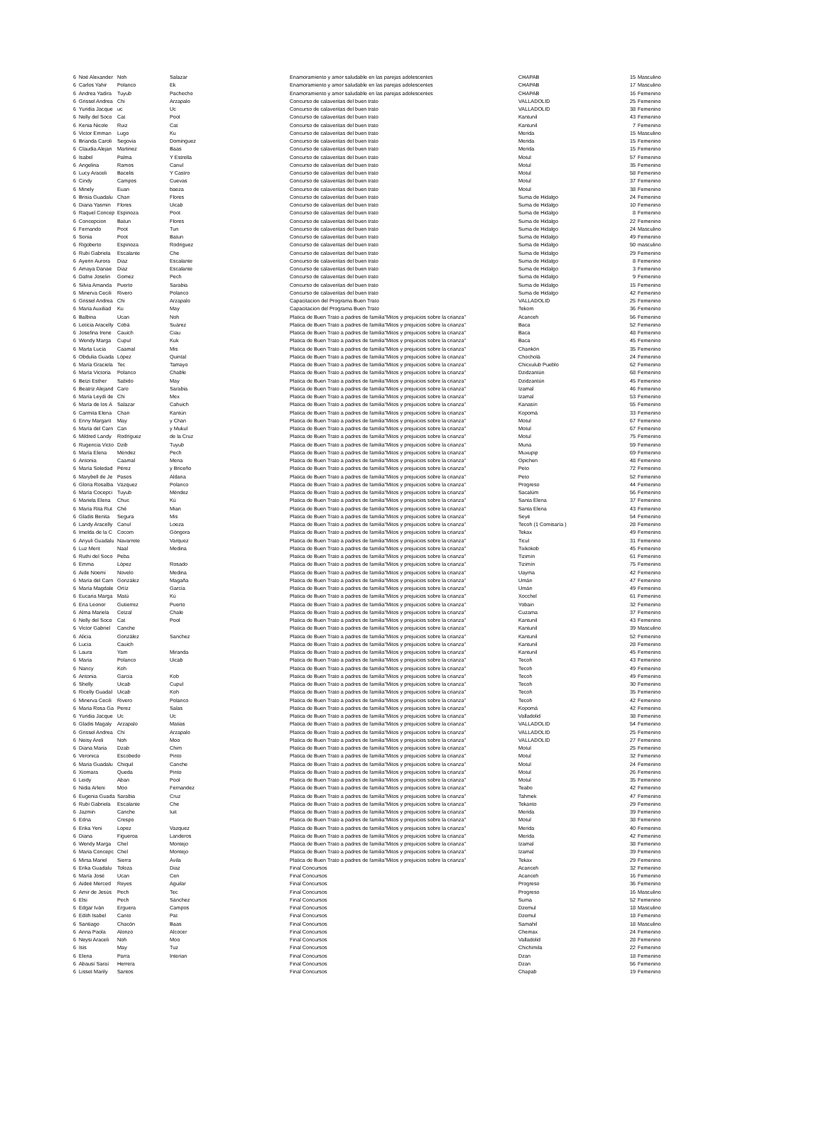| 6 | Noé Alexander | Noh | Salazar | Enamoramiento y amor saludable en las parejas adolescentes | CHAPAB | 15 | Masculino |
| 6 | Carlos Yahir | Polanco | Ek | Enamoramiento y amor saludable en las parejas adolescentes | CHAPAB | 17 | Masculino |
| 6 | Andrea Yadira | Tuyub | Pachecho | Enamoramiento y amor saludable en las parejas adolescentes | CHAPAB | 16 | Femenino |
| 6 | Grissel Andrea | Chi | Arzapalo | Concurso de calaveritas del buen trato | VALLADOLID | 25 | Femenino |
| 6 | Yuridia Jacque | uc | Uc | Concurso de calaveritas del buen trato | VALLADOLID | 38 | Femenino |
| 6 | Nelly del Soco | Cat | Pool | Concurso de calaveritas del buen trato | Kantunil | 43 | Femenino |
| 6 | Kenia Nicole | Ruiz | Cat | Concurso de calaveritas del buen trato | Kantunil | 7 | Femenino |
| 6 | Victor Emman | Lugo | Ku | Concurso de calaveritas del buen trato | Merida | 15 | Masculino |
| 6 | Brianda Caroli | Segovia | Dominguez | Concurso de calaveritas del buen trato | Merida | 15 | Femenino |
| 6 | Claudia Alejan | Martinez | Baas | Concurso de calaveritas del buen trato | Merida | 15 | Femenino |
| 6 | Isabel | Palma | Y Estrella | Concurso de calaveritas del buen trato | Motul | 57 | Femenino |
| 6 | Angelina | Ramos | Canul | Concurso de calaveritas del buen trato | Motul | 35 | Femenino |
| 6 | Lucy Araceli | Bacelis | Y Castro | Concurso de calaveritas del buen trato | Motul | 58 | Femenino |
| 6 | Cindy | Campos | Cuevas | Concurso de calaveritas del buen trato | Motul | 37 | Femenino |
| 6 | Minely | Euan | baeza | Concurso de calaveritas del buen trato | Motul | 38 | Femenino |
| 6 | Brisia Guadalu | Chan | Flores | Concurso de calaveritas del buen trato | Suma de Hidalgo | 24 | Femenino |
| 6 | Diana Yasmin | Flores | Uicab | Concurso de calaveritas del buen trato | Suma de Hidalgo | 10 | Femenino |
| 6 | Raquel Concep | Espinoza | Poot | Concurso de calaveritas del buen trato | Suma de Hidalgo | 8 | Femenino |
| 6 | Concepcion | Batun | Flores | Concurso de calaveritas del buen trato | Suma de Hidalgo | 22 | Femenino |
| 6 | Fernando | Poot | Tun | Concurso de calaveritas del buen trato | Suma de Hidalgo | 24 | Masculino |
| 6 | Sonia | Poot | Batun | Concurso de calaveritas del buen trato | Suma de Hidalgo | 49 | Femenino |
| 6 | Rigoberto | Espinoza | Rodriguez | Concurso de calaveritas del buen trato | Suma de Hidalgo | 50 | masculino |
| 6 | Rubi Gabriela | Escalante | Che | Concurso de calaveritas del buen trato | Suma de Hidalgo | 29 | Femenino |
| 6 | Ayerin Aurora | Diaz | Escalante | Concurso de calaveritas del buen trato | Suma de Hidalgo | 8 | Femenino |
| 6 | Amaya Danae | Diaz | Escalante | Concurso de calaveritas del buen trato | Suma de Hidalgo | 3 | Femenino |
| 6 | Dafne Joselin | Gomez | Pech | Concurso de calaveritas del buen trato | Suma de Hidalgo | 9 | Femenino |
| 6 | Silvia Amanda | Puerto | Sarabia | Concurso de calaveritas del buen trato | Suma de Hidalgo | 15 | Femenino |
| 6 | Minerva Cecili | Rivero | Polanco | Concurso de calaveritas del buen trato | Suma de Hidalgo | 42 | Femenino |
| 6 | Grissel Andrea | Chi | Arzapalo | Capacitacion del Programa Buen Trato | VALLADOLID | 25 | Femenino |
| 6 | Maria Auxiliad | Ku | May | Capacitacion del Programa Buen Trato | Tekom | 36 | Femenino |
| 6 | Balbina | Ucan | Noh | Platica de Buen Trato a padres de familia"Mitos y prejuicios sobre la crianza" | Acanceh | 56 | Femenino |
| 6 | Leticia Aracelly | Cobá | Suárez | Platica de Buen Trato a padres de familia"Mitos y prejuicios sobre la crianza" | Baca | 52 | Femenino |
| 6 | Josefina Irene | Cauich | Ciau | Platica de Buen Trato a padres de familia"Mitos y prejuicios sobre la crianza" | Baca | 48 | Femenino |
| 6 | Wendy Marga | Cupul | Kuk | Platica de Buen Trato a padres de familia"Mitos y prejuicios sobre la crianza" | Baca | 45 | Femenino |
| 6 | Marta Lucia | Caamal | Mis | Platica de Buen Trato a padres de familia"Mitos y prejuicios sobre la crianza" | Chankón | 35 | Femenino |
| 6 | Obdulia Guada | López | Quintal | Platica de Buen Trato a padres de familia"Mitos y prejuicios sobre la crianza" | Chocholá | 24 | Femenino |
| 6 | María Graciela | Tec | Tamayo | Platica de Buen Trato a padres de familia"Mitos y prejuicios sobre la crianza" | Chicxulub Pueblo | 62 | Femenino |
| 6 | María Victoria | Polanco | Chable | Platica de Buen Trato a padres de familia"Mitos y prejuicios sobre la crianza" | Dzidzantún | 68 | Femenino |
| 6 | Betzi Esther | Sabido | May | Platica de Buen Trato a padres de familia"Mitos y prejuicios sobre la crianza" | Dzidzantún | 45 | Femenino |
| 6 | Beatriz Alejand | Caro | Sarabia | Platica de Buen Trato a padres de familia"Mitos y prejuicios sobre la crianza" | Izamal | 46 | Femenino |
| 6 | María Leydi de | Chi | Mex | Platica de Buen Trato a padres de familia"Mitos y prejuicios sobre la crianza" | Izamal | 53 | Femenino |
| 6 | María de los Á | Salazar | Cahuich | Platica de Buen Trato a padres de familia"Mitos y prejuicios sobre la crianza" | Kanasín | 55 | Femenino |
| 6 | Carmita Elena | Chan | Kantún | Platica de Buen Trato a padres de familia"Mitos y prejuicios sobre la crianza" | Kopomá | 33 | Femenino |
| 6 | Enny Margarit | May | y Chan | Platica de Buen Trato a padres de familia"Mitos y prejuicios sobre la crianza" | Motul | 67 | Femenino |
| 6 | María del Carn | Can | y Mukul | Platica de Buen Trato a padres de familia"Mitos y prejuicios sobre la crianza" | Motul | 67 | Femenino |
| 6 | Mildred Landy | Rodríguez | de la Cruz | Platica de Buen Trato a padres de familia"Mitos y prejuicios sobre la crianza" | Motul | 75 | Femenino |
| 6 | Rugencia Victo | Dzib | Tuyub | Platica de Buen Trato a padres de familia"Mitos y prejuicios sobre la crianza" | Muna | 59 | Femenino |
| 6 | María Elena | Méndez | Pech | Platica de Buen Trato a padres de familia"Mitos y prejuicios sobre la crianza" | Muxupip | 69 | Femenino |
| 6 | Antonia | Caamal | Mena | Platica de Buen Trato a padres de familia"Mitos y prejuicios sobre la crianza" | Opichen | 48 | Femenino |
| 6 | María Soledad | Pérez | y Briceño | Platica de Buen Trato a padres de familia"Mitos y prejuicios sobre la crianza" | Peto | 72 | Femenino |
| 6 | Marybell de Je | Pasos | Aldana | Platica de Buen Trato a padres de familia"Mitos y prejuicios sobre la crianza" | Peto | 52 | Femenino |
| 6 | Gloria Rosalba | Vázquez | Polanco | Platica de Buen Trato a padres de familia"Mitos y prejuicios sobre la crianza" | Progreso | 44 | Femenino |
| 6 | María Cocepci | Tuyub | Méndez | Platica de Buen Trato a padres de familia"Mitos y prejuicios sobre la crianza" | Sacalúm | 56 | Femenino |
| 6 | Mariela Elena | Chuc | Kú | Platica de Buen Trato a padres de familia"Mitos y prejuicios sobre la crianza" | Santa Elena | 37 | Femenino |
| 6 | María Rita Rut | Ché | Mian | Platica de Buen Trato a padres de familia"Mitos y prejuicios sobre la crianza" | Santa Elena | 43 | Femenino |
| 6 | Gladis Benita | Segura | Mis | Platica de Buen Trato a padres de familia"Mitos y prejuicios sobre la crianza" | Seyé | 54 | Femenino |
| 6 | Landy Aracelly | Canul | Loeza | Platica de Buen Trato a padres de familia"Mitos y prejuicios sobre la crianza" | Tecoh (1 Comisaría ) | 28 | Femenino |
| 6 | Imelda de la C | Cocom | Góngora | Platica de Buen Trato a padres de familia"Mitos y prejuicios sobre la crianza" | Tekax | 49 | Femenino |
| 6 | Anyuli Guadalu | Navarrete | Varquez | Platica de Buen Trato a padres de familia"Mitos y prejuicios sobre la crianza" | Ticul | 31 | Femenino |
| 6 | Luz Merit | Naal | Medina | Platica de Buen Trato a padres de familia"Mitos y prejuicios sobre la crianza" | Tixkokob | 45 | Femenino |
| 6 | Ruthi del Soco | Peba | | Platica de Buen Trato a padres de familia"Mitos y prejuicios sobre la crianza" | Tizimín | 61 | Femenino |
| 6 | Emma | López | Rosado | Platica de Buen Trato a padres de familia"Mitos y prejuicios sobre la crianza" | Tizimín | 75 | Femenino |
| 6 | Aide Noemí | Novelo | Medina | Platica de Buen Trato a padres de familia"Mitos y prejuicios sobre la crianza" | Uayma | 42 | Femenino |
| 6 | María del Carn | González | Magaña | Platica de Buen Trato a padres de familia"Mitos y prejuicios sobre la crianza" | Umán | 47 | Femenino |
| 6 | María Magdale | Ortíz | García | Platica de Buen Trato a padres de familia"Mitos y prejuicios sobre la crianza" | Umán | 49 | Femenino |
| 6 | Eucaria Marga | Matú | Kú | Platica de Buen Trato a padres de familia"Mitos y prejuicios sobre la crianza" | Xocchel | 61 | Femenino |
| 6 | Ena Leonor | Gutierrez | Puerto | Platica de Buen Trato a padres de familia"Mitos y prejuicios sobre la crianza" | Yobain | 32 | Femenino |
| 6 | Alma Mariela | Cetzal | Chale | Platica de Buen Trato a padres de familia"Mitos y prejuicios sobre la crianza" | Cuzama | 37 | Femenino |
| 6 | Nelly del Soco | Cat | Pool | Platica de Buen Trato a padres de familia"Mitos y prejuicios sobre la crianza" | Kantunil | 43 | Femenino |
| 6 | Victor Gabriel | Canche | | Platica de Buen Trato a padres de familia"Mitos y prejuicios sobre la crianza" | Kantunil | 39 | Masculino |
| 6 | Alicia | González | Sanchez | Platica de Buen Trato a padres de familia"Mitos y prejuicios sobre la crianza" | Kantunil | 52 | Femenino |
| 6 | Lucia | Cauich | | Platica de Buen Trato a padres de familia"Mitos y prejuicios sobre la crianza" | Kantunil | 28 | Femenino |
| 6 | Laura | Yam | Miranda | Platica de Buen Trato a padres de familia"Mitos y prejuicios sobre la crianza" | Kantunil | 45 | Femenino |
| 6 | Maria | Polanco | Uicab | Platica de Buen Trato a padres de familia"Mitos y prejuicios sobre la crianza" | Tecoh | 43 | Femenino |
| 6 | Nancy | Koh | | Platica de Buen Trato a padres de familia"Mitos y prejuicios sobre la crianza" | Tecoh | 49 | Femenino |
| 6 | Antonia | Garcia | Kob | Platica de Buen Trato a padres de familia"Mitos y prejuicios sobre la crianza" | Tecoh | 49 | Femenino |
| 6 | Shelly | Uicab | Cupul | Platica de Buen Trato a padres de familia"Mitos y prejuicios sobre la crianza" | Tecoh | 30 | Femenino |
| 6 | Ricelly Guadal | Uicab | Koh | Platica de Buen Trato a padres de familia"Mitos y prejuicios sobre la crianza" | Tecoh | 35 | Femenino |
| 6 | Minerva Cecili | Rivero | Polanco | Platica de Buen Trato a padres de familia"Mitos y prejuicios sobre la crianza" | Tecoh | 42 | Femenino |
| 6 | Maria Rosa Ga | Perez | Salas | Platica de Buen Trato a padres de familia"Mitos y prejuicios sobre la crianza" | Kopomá | 42 | Femenino |
| 6 | Yuridia Jacque | Uc | Uc | Platica de Buen Trato a padres de familia"Mitos y prejuicios sobre la crianza" | Valladolid | 38 | Femenino |
| 6 | Gladis Magaly | Arzapalo | Matias | Platica de Buen Trato a padres de familia"Mitos y prejuicios sobre la crianza" | VALLADOLID | 54 | Femenino |
| 6 | Grissel Andrea | Chi | Arzapalo | Platica de Buen Trato a padres de familia"Mitos y prejuicios sobre la crianza" | VALLADOLID | 25 | Femenino |
| 6 | Neisy Areli | Noh | Moo | Platica de Buen Trato a padres de familia"Mitos y prejuicios sobre la crianza" | VALLADOLID | 27 | Femenino |
| 6 | Diana Maria | Dzab | Chim | Platica de Buen Trato a padres de familia"Mitos y prejuicios sobre la crianza" | Motul | 25 | Femenino |
| 6 | Veronica | Escobedo | Pinto | Platica de Buen Trato a padres de familia"Mitos y prejuicios sobre la crianza" | Motul | 32 | Femenino |
| 6 | Maria Guadalu | Chiquil | Canche | Platica de Buen Trato a padres de familia"Mitos y prejuicios sobre la crianza" | Motul | 24 | Femenino |
| 6 | Xiomara | Queda | Pinto | Platica de Buen Trato a padres de familia"Mitos y prejuicios sobre la crianza" | Motul | 26 | Femenino |
| 6 | Leidy | Aban | Pool | Platica de Buen Trato a padres de familia"Mitos y prejuicios sobre la crianza" | Motul | 35 | Femenino |
| 6 | Nidia Arleni | Moo | Fernandez | Platica de Buen Trato a padres de familia"Mitos y prejuicios sobre la crianza" | Teabo | 42 | Femenino |
| 6 | Eugenia Guada | Sarabia | Cruz | Platica de Buen Trato a padres de familia"Mitos y prejuicios sobre la crianza" | Tahmek | 47 | Femenino |
| 6 | Rubi Gabriela | Escalante | Che | Platica de Buen Trato a padres de familia"Mitos y prejuicios sobre la crianza" | Tekanto | 29 | Femenino |
| 6 | Jazmin | Canche | Iuit | Platica de Buen Trato a padres de familia"Mitos y prejuicios sobre la crianza" | Merida | 39 | Femenino |
| 6 | Edna | Crespo | | Platica de Buen Trato a padres de familia"Mitos y prejuicios sobre la crianza" | Motul | 38 | Femenino |
| 6 | Erika Yeni | Lopez | Vazquez | Platica de Buen Trato a padres de familia"Mitos y prejuicios sobre la crianza" | Merida | 40 | Femenino |
| 6 | Diana | Figueroa | Landeros | Platica de Buen Trato a padres de familia"Mitos y prejuicios sobre la crianza" | Merida | 42 | Femenino |
| 6 | Wendy Marga | Chel | Montejo | Platica de Buen Trato a padres de familia"Mitos y prejuicios sobre la crianza" | Izamal | 38 | Femenino |
| 6 | Maria Concepc | Chel | Montejo | Platica de Buen Trato a padres de familia"Mitos y prejuicios sobre la crianza" | Izamal | 39 | Femenino |
| 6 | Mirsa Mariel | Sierra | Ávila | Platica de Buen Trato a padres de familia"Mitos y prejuicios sobre la crianza" | Tekax | 29 | Femenino |
| 6 | Erika Guadalu | Toloza | Diaz | Final Concursos | Acanceh | 32 | Femenino |
| 6 | María José | Ucan | Cen | Final Concursos | Acanceh | 16 | Femenino |
| 6 | Aideé Merced | Reyes | Aguilar | Final Concursos | Progreso | 36 | Femenino |
| 6 | Amir de Jesús | Pech | Tec | Final Concursos | Progreso | 16 | Masculino |
| 6 | Elsi | Pech | Sánchez | Final Concursos | Suma | 52 | Femenino |
| 6 | Edgar Iván | Erguera | Campos | Final Concursos | Dzemul | 18 | Masculino |
| 6 | Edith Isabel | Canto | Pat | Final Concursos | Dzemul | 18 | Femenino |
| 6 | Santiago | Chacón | Baas | Final Concursos | Samahil | 18 | Masculino |
| 6 | Anna Paola | Alonzo | Alcocer | Final Concursos | Chemax | 24 | Femenino |
| 6 | Neysi Araceli | Noh | Moo | Final Concursos | Valladolid | 28 | Femenino |
| 6 | Isis | May | Tuz | Final Concursos | Chichimila | 22 | Femenino |
| 6 | Elena | Parra | Interian | Final Concursos | Dzan | 18 | Femenino |
| 6 | Abausí Saraí | Herrera | | Final Concursos | Dzan | 56 | Femenino |
| 6 | Lisset Marily | Santos | | Final Concursos | Chapab | 19 | Femenino |